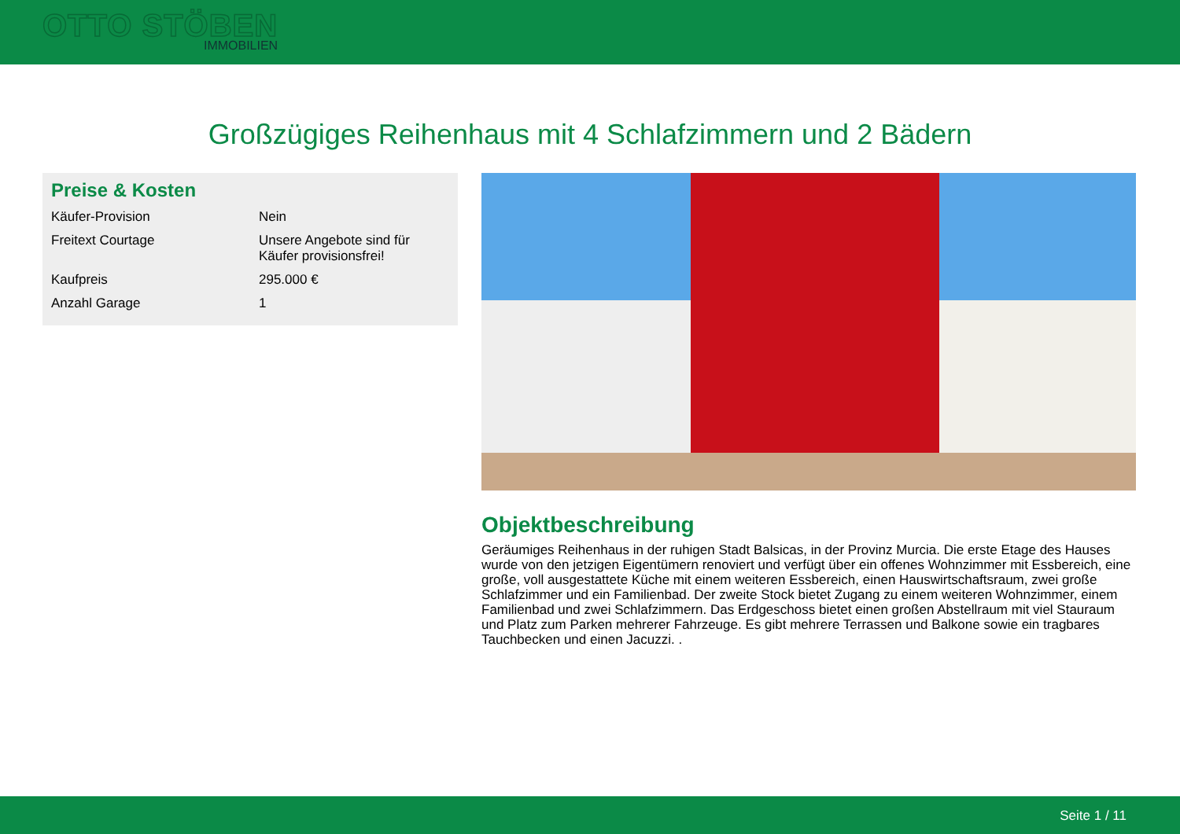OTTO STÖBEN
IMMOBILIEN
Großzügiges Reihenhaus mit 4 Schlafzimmern und 2 Bädern
Preise & Kosten
| Käufer-Provision | Nein |
| Freitext Courtage | Unsere Angebote sind für Käufer provisionsfrei! |
| Kaufpreis | 295.000 € |
| Anzahl Garage | 1 |
Objektbeschreibung
Geräumiges Reihenhaus in der ruhigen Stadt Balsicas, in der Provinz Murcia. Die erste Etage des Hauses wurde von den jetzigen Eigentümern renoviert und verfügt über ein offenes Wohnzimmer mit Essbereich, eine große, voll ausgestattete Küche mit einem weiteren Essbereich, einen Hauswirtschaftsraum, zwei große Schlafzimmer und ein Familienbad. Der zweite Stock bietet Zugang zu einem weiteren Wohnzimmer, einem Familienbad und zwei Schlafzimmern. Das Erdgeschoss bietet einen großen Abstellraum mit viel Stauraum und Platz zum Parken mehrerer Fahrzeuge. Es gibt mehrere Terrassen und Balkone sowie ein tragbares Tauchbecken und einen Jacuzzi. .
Seite 1 / 11